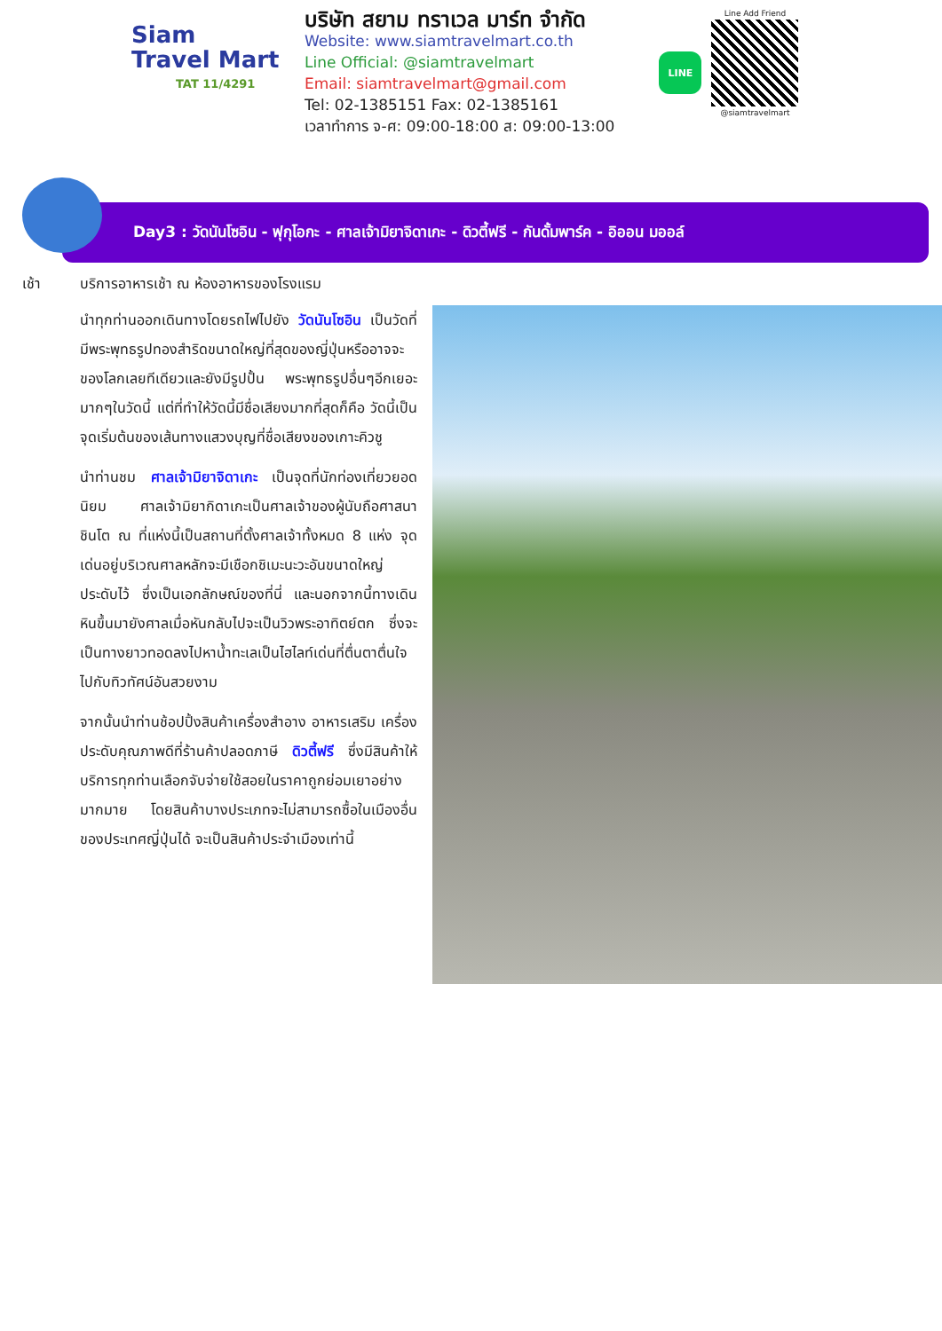Siam
Travel Mart
TAT 11/4291
บริษัท สยาม ทราเวล มาร์ท จำกัด
Website: www.siamtravelmart.co.th
Line Official: @siamtravelmart
Email: siamtravelmart@gmail.com
Tel: 02-1385151 Fax: 02-1385161
เวลาทำการ จ-ศ: 09:00-18:00 ส: 09:00-13:00
LINE
Line Add Friend
@siamtravelmart
Day3 : วัดนันโซอิน - ฟุกุโอกะ - ศาลเจ้ามิยาจิดาเกะ - ดิวตี้ฟรี - กันดั้มพาร์ค - อิออน มออล์
เช้า บริการอาหารเช้า ณ ห้องอาหารของโรงแรม
นำทุกท่านออกเดินทางโดยรถไฟไปยัง วัดนันโซอิน เป็นวัดที่มีพระพุทธรูปทองสำริดขนาดใหญ่ที่สุดของญี่ปุ่นหรืออาจจะของโลกเลยทีเดียวและยังมีรูปปั้น พระพุทธรูปอื่นๆอีกเยอะมากๆในวัดนี้ แต่ที่ทำให้วัดนี้มีชื่อเสียงมากที่สุดก็คือ วัดนี้เป็นจุดเริ่มต้นของเส้นทางแสวงบุญที่ชื่อเสียงของเกาะคิวชู
นำท่านชม ศาลเจ้ามิยาจิดาเกะ เป็นจุดที่นักท่องเที่ยวยอดนิยม ศาลเจ้ามิยากิดาเกะเป็นศาลเจ้าของผู้นับถือศาสนาชินโต ณ ที่แห่งนี้เป็นสถานที่ตั้งศาลเจ้าทั้งหมด 8 แห่ง จุดเด่นอยู่บริเวณศาลหลักจะมีเชือกชิเมะนะวะอันขนาดใหญ่ประดับไว้ ซึ่งเป็นเอกลักษณ์ของที่นี่ และนอกจากนี้ทางเดินหินขึ้นมายังศาลเมื่อหันกลับไปจะเป็นวิวพระอาทิตย์ตก ซึ่งจะเป็นทางยาวทอดลงไปหาน้ำทะเลเป็นไฮไลท์เด่นที่ตื่นตาตื่นใจไปกับทิวทัศน์อันสวยงาม
จากนั้นนำท่านช้อปปิ้งสินค้าเครื่องสำอาง อาหารเสริม เครื่องประดับคุณภาพดีที่ร้านค้าปลอดภาษี ดิวตี้ฟรี ซึ่งมีสินค้าให้บริการทุกท่านเลือกจับจ่ายใช้สอยในราคาถูกย่อมเยาอย่างมากมาย โดยสินค้าบางประเภทจะไม่สามารถซื้อในเมืองอื่นของประเทศญี่ปุ่นได้ จะเป็นสินค้าประจำเมืองเท่านี้